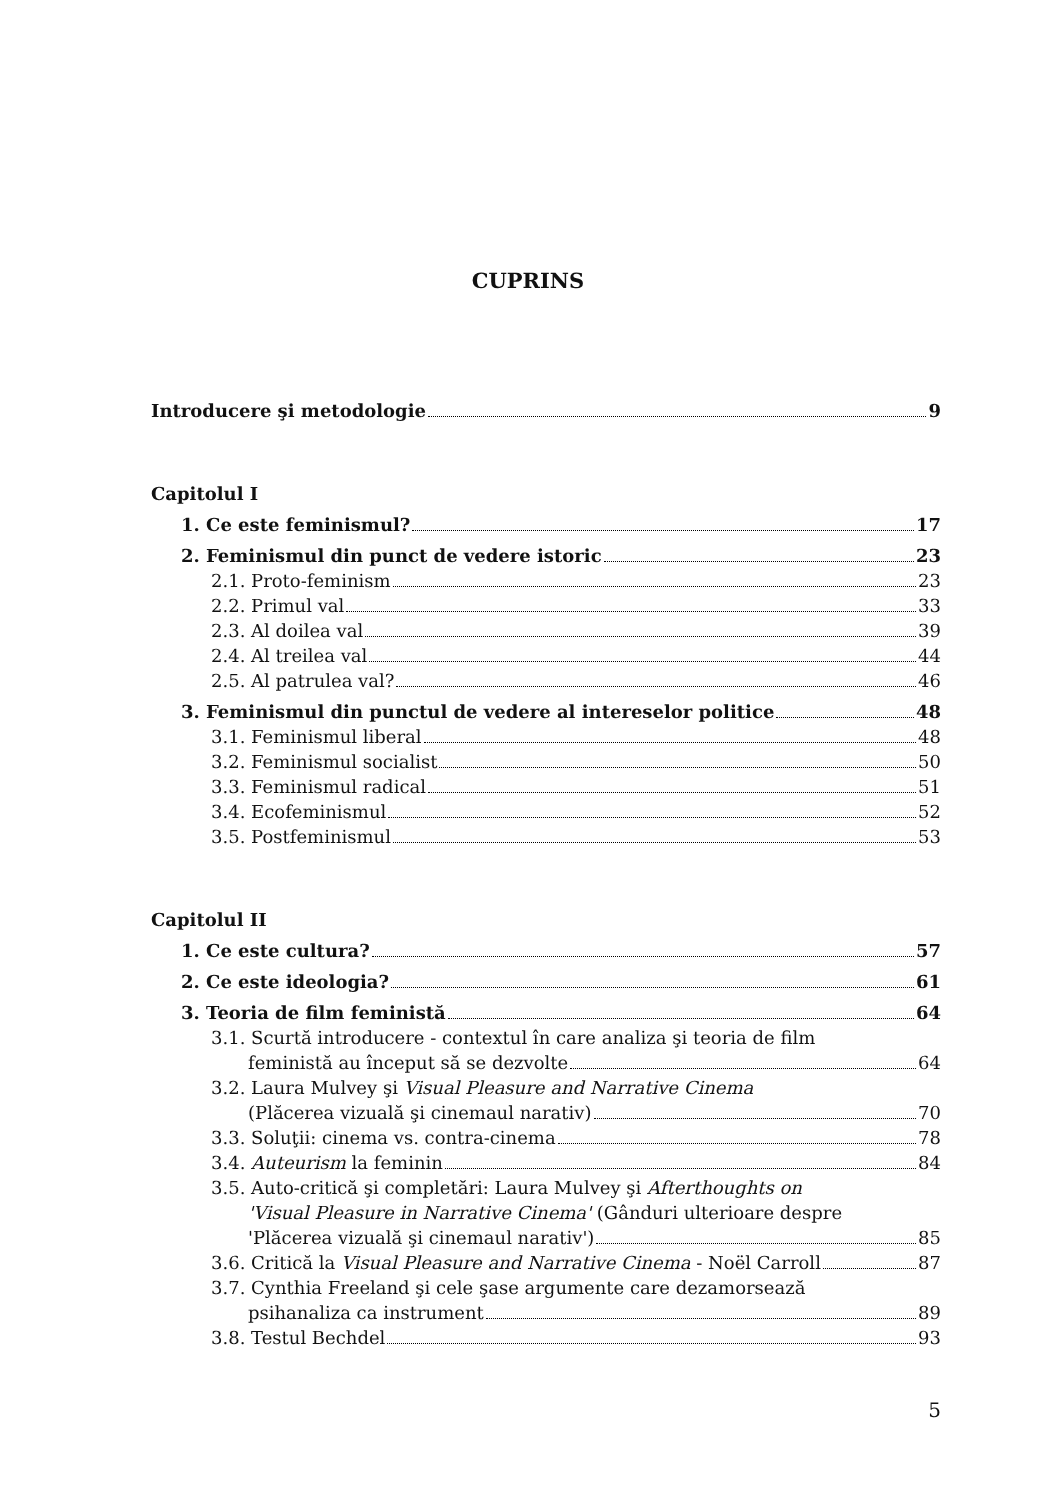CUPRINS
Introducere şi metodologie 9
Capitolul I
1. Ce este feminismul? 17
2. Feminismul din punct de vedere istoric 23
2.1. Proto-feminism 23
2.2. Primul val 33
2.3. Al doilea val 39
2.4. Al treilea val 44
2.5. Al patrulea val? 46
3. Feminismul din punctul de vedere al intereselor politice 48
3.1. Feminismul liberal 48
3.2. Feminismul socialist 50
3.3. Feminismul radical 51
3.4. Ecofeminismul 52
3.5. Postfeminismul 53
Capitolul II
1. Ce este cultura? 57
2. Ce este ideologia? 61
3. Teoria de film feministă 64
3.1. Scurtă introducere - contextul în care analiza şi teoria de film
feministă au început să se dezvolte 64
3.2. Laura Mulvey şi Visual Pleasure and Narrative Cinema
(Plăcerea vizuală şi cinemaul narativ) 70
3.3. Soluţii: cinema vs. contra-cinema 78
3.4. Auteurism la feminin 84
3.5. Auto-critică şi completări: Laura Mulvey şi Afterthoughts on
'Visual Pleasure in Narrative Cinema' (Gânduri ulterioare despre
'Plăcerea vizuală şi cinemaul narativ') 85
3.6. Critică la Visual Pleasure and Narrative Cinema - Noël Carroll 87
3.7. Cynthia Freeland şi cele şase argumente care dezamorsează
psihanaliza ca instrument 89
3.8. Testul Bechdel 93
5